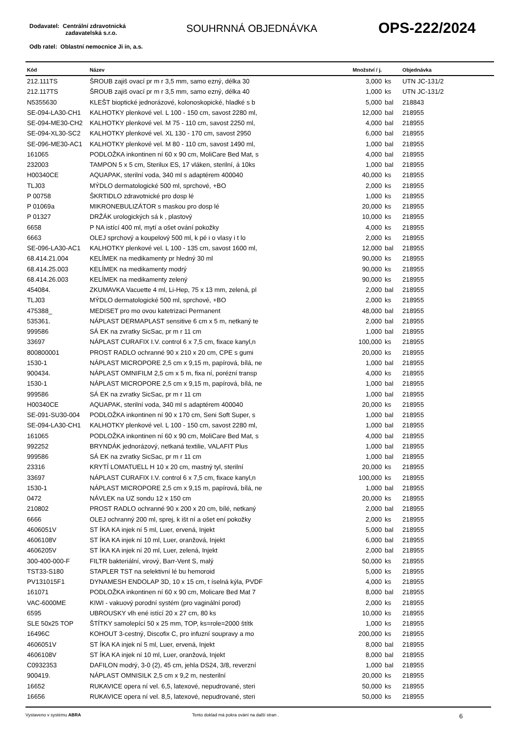Dodavatel: Centrální zdravotnická
zadavatelská s.r.o.
Odb ratel: Oblastní nemocnice Ji ín, a.s.
SOUHRNNÁ OBJEDNÁVKA OPS-222/2024
| Kód | Název | Množství / j. | | Objednávka |
| --- | --- | --- | --- | --- |
| 212.111TS | ŠROUB zajiš ovací pr m r 3,5 mm, samo ezný, délka 30 | 3,000 | ks | UTN JC-131/2 |
| 212.117TS | ŠROUB zajiš ovací pr m r 3,5 mm, samo ezný, délka 40 | 1,000 | ks | UTN JC-131/2 |
| N5355630 | KLEŠT bioptické jednorázové, kolonoskopické, hladké s b | 5,000 | bal | 218843 |
| SE-094-LA30-CH1 | KALHOTKY plenkové vel. L 100 - 150 cm, savost 2280 ml, | 12,000 | bal | 218955 |
| SE-094-ME30-CH2 | KALHOTKY plenkové vel. M 75 - 110 cm, savost 2250 ml, | 4,000 | bal | 218955 |
| SE-094-XL30-SC2 | KALHOTKY plenkové vel. XL 130 - 170 cm, savost 2950 | 6,000 | bal | 218955 |
| SE-096-ME30-AC1 | KALHOTKY plenkové vel. M 80 - 110 cm, savost 1490 ml, | 1,000 | bal | 218955 |
| 161065 | PODLOŽKA inkontinen ní 60 x 90 cm, MoliCare Bed Mat, s | 4,000 | bal | 218955 |
| 232003 | TAMPON 5 x 5 cm, Sterilux ES, 17 vláken, sterilní, á 10ks | 1,000 | bal | 218955 |
| H00340CE | AQUAPAK, sterilní voda, 340 ml s adaptérem 400040 | 40,000 | ks | 218955 |
| TLJ03 | MÝDLO dermatologické 500 ml, sprchové, +BO | 2,000 | ks | 218955 |
| P 00758 | ŠKRTIDLO zdravotnické pro dosp lé | 1,000 | ks | 218955 |
| P 01069a | MIKRONEBULIZÁTOR s maskou pro dosp lé | 20,000 | ks | 218955 |
| P 01327 | DRŽÁK urologických sá k , plastový | 10,000 | ks | 218955 |
| 6658 | P NA istící 400 ml, mytí a ošet ování pokožky | 4,000 | ks | 218955 |
| 6663 | OLEJ sprchový a koupelový 500 ml, k pé i o vlasy i t lo | 2,000 | ks | 218955 |
| SE-096-LA30-AC1 | KALHOTKY plenkové vel. L 100 - 135 cm, savost 1600 ml, | 12,000 | bal | 218955 |
| 68.414.21.004 | KELÍMEK na medikamenty pr hledný 30 ml | 90,000 | ks | 218955 |
| 68.414.25.003 | KELÍMEK na medikamenty modrý | 90,000 | ks | 218955 |
| 68.414.26.003 | KELÍMEK na medikamenty zelený | 90,000 | ks | 218955 |
| 454084. | ZKUMAVKA Vacuette 4 ml, Li-Hep, 75 x 13 mm, zelená, pl | 2,000 | bal | 218955 |
| TLJ03 | MÝDLO dermatologické 500 ml, sprchové, +BO | 2,000 | ks | 218955 |
| 475388_ | MEDISET pro mo ovou katetrizaci Permanent | 48,000 | bal | 218955 |
| 535361. | NÁPLAST DERMAPLAST sensitive 6 cm x 5 m, netkaný te | 2,000 | bal | 218955 |
| 999586 | SÁ EK na zvratky SicSac, pr m r 11 cm | 1,000 | bal | 218955 |
| 33697 | NÁPLAST CURAFIX I.V. control 6 x 7,5 cm, fixace kanyl,n | 100,000 | ks | 218955 |
| 800800001 | PROST RADLO ochranné 90 x 210 x 20 cm, CPE s gumi | 20,000 | ks | 218955 |
| 1530-1 | NÁPLAST MICROPORE 2,5 cm x 9,15 m, papírová, bílá, ne | 1,000 | bal | 218955 |
| 900434. | NÁPLAST OMNIFILM 2,5 cm x 5 m, fixa ní, porézní transp | 4,000 | ks | 218955 |
| 1530-1 | NÁPLAST MICROPORE 2,5 cm x 9,15 m, papírová, bílá, ne | 1,000 | bal | 218955 |
| 999586 | SÁ EK na zvratky SicSac, pr m r 11 cm | 1,000 | bal | 218955 |
| H00340CE | AQUAPAK, sterilní voda, 340 ml s adaptérem 400040 | 20,000 | ks | 218955 |
| SE-091-SU30-004 | PODLOŽKA inkontinen ní 90 x 170 cm, Seni Soft Super, s | 1,000 | bal | 218955 |
| SE-094-LA30-CH1 | KALHOTKY plenkové vel. L 100 - 150 cm, savost 2280 ml, | 1,000 | bal | 218955 |
| 161065 | PODLOŽKA inkontinen ní 60 x 90 cm, MoliCare Bed Mat, s | 4,000 | bal | 218955 |
| 992252 | BRYNDÁK jednorázový, netkaná textilie, VALAFIT Plus | 1,000 | bal | 218955 |
| 999586 | SÁ EK na zvratky SicSac, pr m r 11 cm | 1,000 | bal | 218955 |
| 23316 | KRYTÍ LOMATUELL H 10 x 20 cm, mastný tyl, sterilní | 20,000 | ks | 218955 |
| 33697 | NÁPLAST CURAFIX I.V. control 6 x 7,5 cm, fixace kanyl,n | 100,000 | ks | 218955 |
| 1530-1 | NÁPLAST MICROPORE 2,5 cm x 9,15 m, papírová, bílá, ne | 1,000 | bal | 218955 |
| 0472 | NÁVLEK na UZ sondu 12 x 150 cm | 20,000 | ks | 218955 |
| 210802 | PROST RADLO ochranné 90 x 200 x 20 cm, bílé, netkaný | 2,000 | bal | 218955 |
| 6666 | OLEJ ochranný 200 ml, sprej, k išt ní a ošet ení pokožky | 2,000 | ks | 218955 |
| 4606051V | ST ÍKA KA injek ní 5 ml, Luer, ervená, Injekt | 5,000 | bal | 218955 |
| 4606108V | ST ÍKA KA injek ní 10 ml, Luer, oranžová, Injekt | 6,000 | bal | 218955 |
| 4606205V | ST ÍKA KA injek ní 20 ml, Luer, zelená, Injekt | 2,000 | bal | 218955 |
| 300-400-000-F | FILTR bakteriální, virový, Barr-Vent S, malý | 50,000 | ks | 218955 |
| TST33-S180 | STAPLER TST na selektivní lé bu hemoroid | 5,000 | ks | 218955 |
| PV131015F1 | DYNAMESH ENDOLAP 3D, 10 x 15 cm, t íselná kýla, PVDF | 4,000 | ks | 218955 |
| 161071 | PODLOŽKA inkontinen ní 60 x 90 cm, Molicare Bed Mat 7 | 8,000 | bal | 218955 |
| VAC-6000ME | KIWI - vakuový porodní systém (pro vaginální porod) | 2,000 | ks | 218955 |
| 6595 | UBROUSKY vlh ené istící 20 x 27 cm, 80 ks | 10,000 | ks | 218955 |
| SLE 50x25 TOP | ŠTÍTKY samolepící 50 x 25 mm, TOP, ks=role=2000 štítk | 1,000 | ks | 218955 |
| 16496C | KOHOUT 3-cestný, Discofix C, pro infuzní soupravy a mo | 200,000 | ks | 218955 |
| 4606051V | ST ÍKA KA injek ní 5 ml, Luer, ervená, Injekt | 8,000 | bal | 218955 |
| 4606108V | ST ÍKA KA injek ní 10 ml, Luer, oranžová, Injekt | 8,000 | bal | 218955 |
| C0932353 | DAFILON modrý, 3-0 (2), 45 cm, jehla DS24, 3/8, reverzní | 1,000 | bal | 218955 |
| 900419. | NÁPLAST OMNISILK 2,5 cm x 9,2 m, nesterilní | 20,000 | ks | 218955 |
| 16652 | RUKAVICE opera ní vel. 6,5, latexové, nepudrované, steri | 50,000 | ks | 218955 |
| 16656 | RUKAVICE opera ní vel. 8,5, latexové, nepudrované, steri | 50,000 | ks | 218955 |
Vystaveno v systému ABRA Tento doklad má pokra ování na další stran . 6